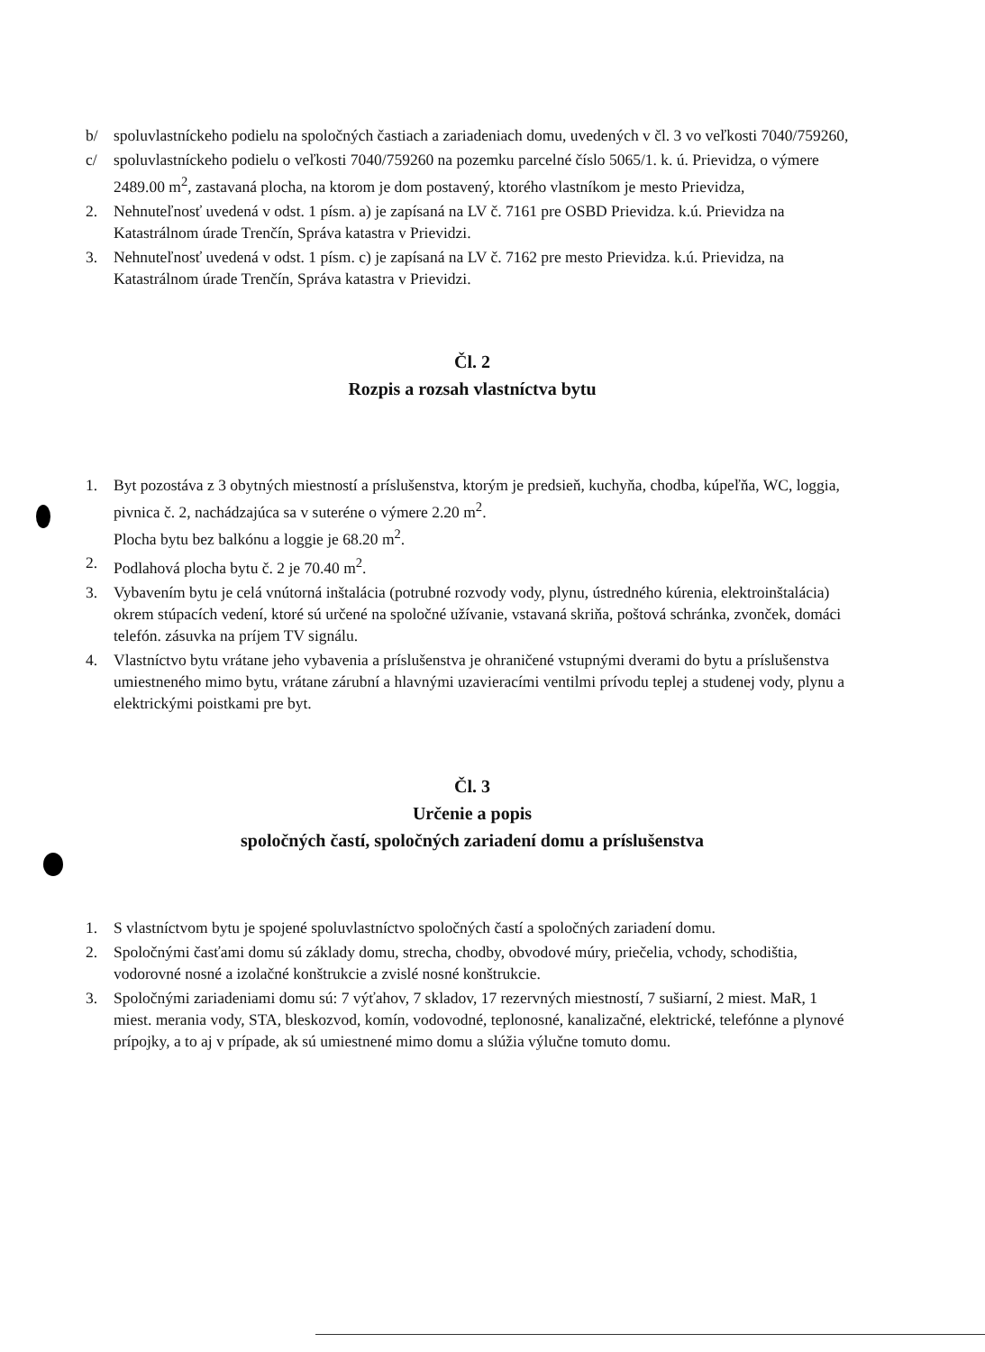b/ spoluvlastníckeho podielu na spoločných častiach a zariadeniach domu, uvedených v čl. 3 vo veľkosti 7040/759260,
c/ spoluvlastníckeho podielu o veľkosti 7040/759260 na pozemku parcelné číslo 5065/1. k. ú. Prievidza, o výmere 2489.00 m<sup>2</sup>, zastavaná plocha, na ktorom je dom postavený, ktorého vlastníkom je mesto Prievidza,
2. Nehnuteľnosť uvedená v odst. 1 písm. a) je zapísaná na LV č. 7161 pre OSBD Prievidza. k.ú. Prievidza na Katastrálnom úrade Trenčín, Správa katastra v Prievidzi.
3. Nehnuteľnosť uvedená v odst. 1 písm. c) je zapísaná na LV č. 7162 pre mesto Prievidza. k.ú. Prievidza, na Katastrálnom úrade Trenčín, Správa katastra v Prievidzi.
Čl. 2
Rozpis a rozsah vlastníctva bytu
1. Byt pozostáva z 3 obytných miestností a príslušenstva, ktorým je predsieň, kuchyňa, chodba, kúpeľňa, WC, loggia, pivnica č. 2, nachádzajúca sa v suteréne o výmere 2.20 m<sup>2</sup>.
Plocha bytu bez balkónu a loggie je 68.20 m<sup>2</sup>.
2. Podlahová plocha bytu č. 2 je 70.40 m<sup>2</sup>.
3. Vybavením bytu je celá vnútorná inštalácia (potrubné rozvody vody, plynu, ústredného kúrenia, elektroinštalácia) okrem stúpacích vedení, ktoré sú určené na spoločné užívanie, vstavaná skriňa, poštová schránka, zvonček, domáci telefón. zásuvka na príjem TV signálu.
4. Vlastníctvo bytu vrátane jeho vybavenia a príslušenstva je ohraničené vstupnými dverami do bytu a príslušenstva umiestneného mimo bytu, vrátane zárubní a hlavnými uzavieracími ventilmi prívodu teplej a studenej vody, plynu a elektrickými poistkami pre byt.
Čl. 3
Určenie a popis
spoločných častí, spoločných zariadení domu a príslušenstva
1. S vlastníctvom bytu je spojené spoluvlastníctvo spoločných častí a spoločných zariadení domu.
2. Spoločnými časťami domu sú základy domu, strecha, chodby, obvodové múry, priečelia, vchody, schodištia, vodorovné nosné a izolačné konštrukcie a zvislé nosné konštrukcie.
3. Spoločnými zariadeniami domu sú: 7 výťahov, 7 skladov, 17 rezervných miestností, 7 sušiarní, 2 miest. MaR, 1 miest. merania vody, STA, bleskozvod, komín, vodovodné, teplonosné, kanalizačné, elektrické, telefónne a plynové prípojky, a to aj v prípade, ak sú umiestnené mimo domu a slúžia výlučne tomuto domu.